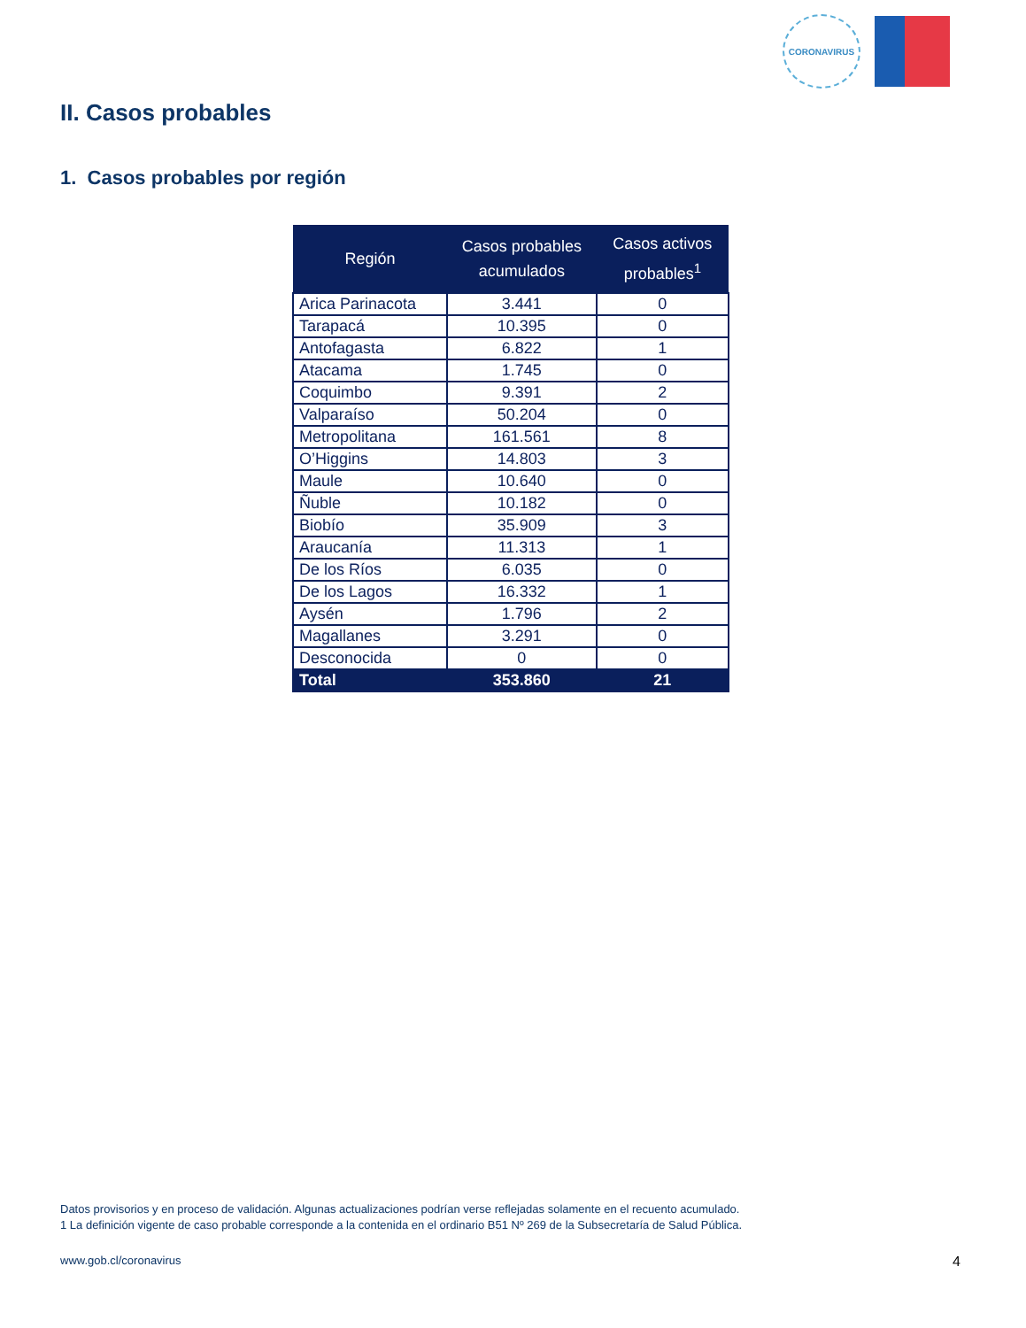CORONAVIRUS
II. Casos probables
1. Casos probables por región
| Región | Casos probables acumulados | Casos activos probables<sup>1</sup> |
| --- | --- | --- |
| Arica Parinacota | 3.441 | 0 |
| Tarapacá | 10.395 | 0 |
| Antofagasta | 6.822 | 1 |
| Atacama | 1.745 | 0 |
| Coquimbo | 9.391 | 2 |
| Valparaíso | 50.204 | 0 |
| Metropolitana | 161.561 | 8 |
| O’Higgins | 14.803 | 3 |
| Maule | 10.640 | 0 |
| Ñuble | 10.182 | 0 |
| Biobío | 35.909 | 3 |
| Araucanía | 11.313 | 1 |
| De los Ríos | 6.035 | 0 |
| De los Lagos | 16.332 | 1 |
| Aysén | 1.796 | 2 |
| Magallanes | 3.291 | 0 |
| Desconocida | 0 | 0 |
| Total | 353.860 | 21 |
Datos provisorios y en proceso de validación. Algunas actualizaciones podrían verse reflejadas solamente en el recuento acumulado.
1 La definición vigente de caso probable corresponde a la contenida en el ordinario B51 Nº 269 de la Subsecretaría de Salud Pública.
www.gob.cl/coronavirus 4